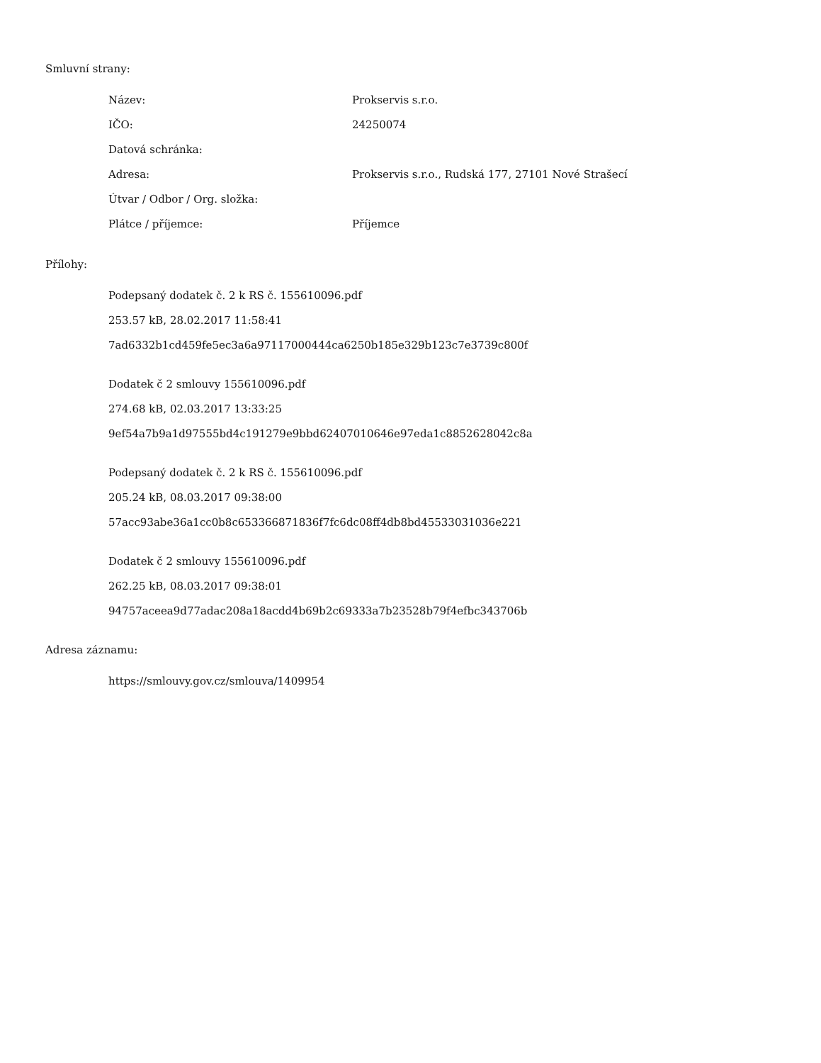Smluvní strany:
| Název: | Prokservis s.r.o. |
| IČO: | 24250074 |
| Datová schránka: | |
| Adresa: | Prokservis s.r.o., Rudská 177, 27101 Nové Strašecí |
| Útvar / Odbor / Org. složka: | |
| Plátce / příjemce: | Příjemce |
Přílohy:
Podepsaný dodatek č. 2 k RS č. 155610096.pdf
253.57 kB, 28.02.2017 11:58:41
7ad6332b1cd459fe5ec3a6a97117000444ca6250b185e329b123c7e3739c800f
Dodatek č 2 smlouvy 155610096.pdf
274.68 kB, 02.03.2017 13:33:25
9ef54a7b9a1d97555bd4c191279e9bbd62407010646e97eda1c8852628042c8a
Podepsaný dodatek č. 2 k RS č. 155610096.pdf
205.24 kB, 08.03.2017 09:38:00
57acc93abe36a1cc0b8c653366871836f7fc6dc08ff4db8bd45533031036e221
Dodatek č 2 smlouvy 155610096.pdf
262.25 kB, 08.03.2017 09:38:01
94757aceea9d77adac208a18acdd4b69b2c69333a7b23528b79f4efbc343706b
Adresa záznamu:
https://smlouvy.gov.cz/smlouva/1409954